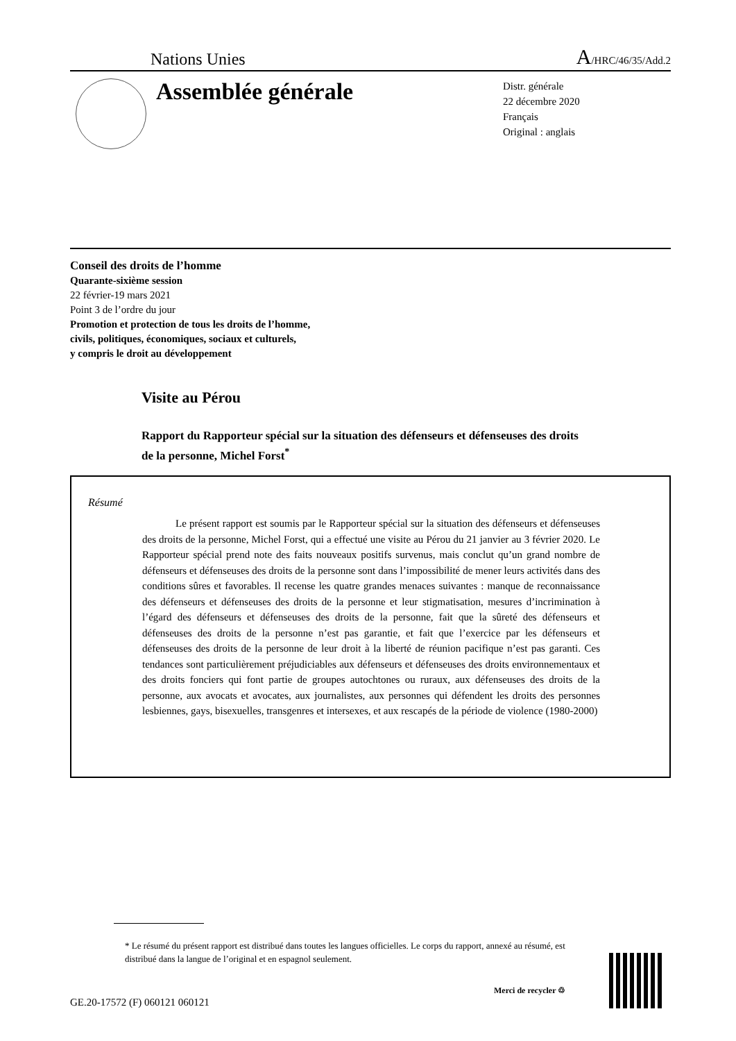Nations Unies A/HRC/46/35/Add.2
Assemblée générale
Distr. générale
22 décembre 2020
Français
Original : anglais
Conseil des droits de l’homme
Quarante-sixième session
22 février-19 mars 2021
Point 3 de l’ordre du jour
Promotion et protection de tous les droits de l’homme,
civils, politiques, économiques, sociaux et culturels,
y compris le droit au développement
Visite au Pérou
Rapport du Rapporteur spécial sur la situation des défenseurs et défenseuses des droits de la personne, Michel Forst<sup>*</sup>
Résumé
Le présent rapport est soumis par le Rapporteur spécial sur la situation des défenseurs et défenseuses des droits de la personne, Michel Forst, qui a effectué une visite au Pérou du 21 janvier au 3 février 2020. Le Rapporteur spécial prend note des faits nouveaux positifs survenus, mais conclut qu’un grand nombre de défenseurs et défenseuses des droits de la personne sont dans l’impossibilité de mener leurs activités dans des conditions sûres et favorables. Il recense les quatre grandes menaces suivantes : manque de reconnaissance des défenseurs et défenseuses des droits de la personne et leur stigmatisation, mesures d’incrimination à l’égard des défenseurs et défenseuses des droits de la personne, fait que la sûreté des défenseurs et défenseuses des droits de la personne n’est pas garantie, et fait que l’exercice par les défenseurs et défenseuses des droits de la personne de leur droit à la liberté de réunion pacifique n’est pas garanti. Ces tendances sont particulièrement préjudiciables aux défenseurs et défenseuses des droits environnementaux et des droits fonciers qui font partie de groupes autochtones ou ruraux, aux défenseuses des droits de la personne, aux avocats et avocates, aux journalistes, aux personnes qui défendent les droits des personnes lesbiennes, gays, bisexuelles, transgenres et intersexes, et aux rescapés de la période de violence (1980-2000)
* Le résumé du présent rapport est distribué dans toutes les langues officielles. Le corps du rapport, annexé au résumé, est distribué dans la langue de l’original et en espagnol seulement.
GE.20-17572 (F) 060121 060121
Merci de recycler ♲